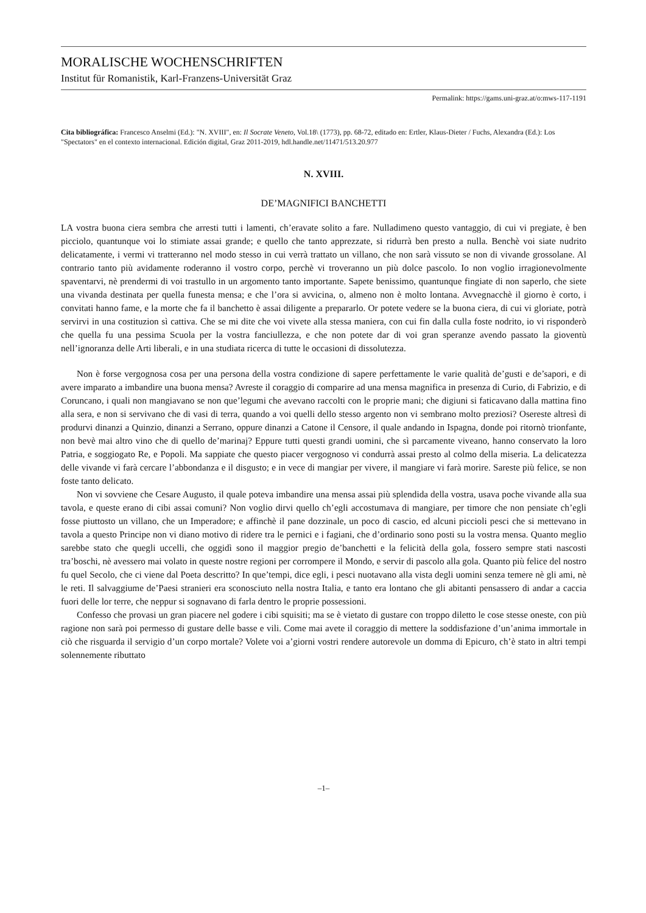MORALISCHE WOCHENSCHRIFTEN
Institut für Romanistik, Karl-Franzens-Universität Graz
Permalink: https://gams.uni-graz.at/o:mws-117-1191
Cita bibliográfica: Francesco Anselmi (Ed.): "N. XVIII", en: Il Socrate Veneto, Vol.18\ (1773), pp. 68-72, editado en: Ertler, Klaus-Dieter / Fuchs, Alexandra (Ed.): Los "Spectators" en el contexto internacional. Edición digital, Graz 2011-2019, hdl.handle.net/11471/513.20.977
N. XVIII.
DE’MAGNIFICI BANCHETTI
LA vostra buona ciera sembra che arresti tutti i lamenti, ch’eravate solito a fare. Nulladimeno questo vantaggio, di cui vi pregiate, è ben picciolo, quantunque voi lo stimiate assai grande; e quello che tanto apprezzate, si ridurrà ben presto a nulla. Benchè voi siate nudrito delicatamente, i vermi vi tratteranno nel modo stesso in cui verrà trattato un villano, che non sarà vissuto se non di vivande grossolane. Al contrario tanto più avidamente roderanno il vostro corpo, perchè vi troveranno un più dolce pascolo. Io non voglio irragionevolmente spaventarvi, nè prendermi di voi trastullo in un argomento tanto importante. Sapete benissimo, quantunque fingiate di non saperlo, che siete una vivanda destinata per quella funesta mensa; e che l’ora si avvicina, o, almeno non è molto lontana. Avvegnacchè il giorno è corto, i convitati hanno fame, e la morte che fa il banchetto è assai diligente a prepararlo. Or potete vedere se la buona ciera, di cui vi gloriate, potrà servirvi in una costituzion sì cattiva. Che se mi dite che voi vivete alla stessa maniera, con cui fin dalla culla foste nodrito, io vi risponderò che quella fu una pessima Scuola per la vostra fanciullezza, e che non potete dar di voi gran speranze avendo passato la gioventù nell’ignoranza delle Arti liberali, e in una studiata ricerca di tutte le occasioni di dissolutezza.
Non è forse vergognosa cosa per una persona della vostra condizione di sapere perfettamente le varie qualità de’gusti e de’sapori, e di avere imparato a imbandire una buona mensa? Avreste il coraggio di comparire ad una mensa magnifica in presenza di Curio, di Fabrizio, e di Coruncano, i quali non mangiavano se non que’legumi che avevano raccolti con le proprie mani; che digiuni si faticavano dalla mattina fino alla sera, e non si servivano che di vasi di terra, quando a voi quelli dello stesso argento non vi sembrano molto preziosi? Osereste altresì di produrvi dinanzi a Quinzio, dinanzi a Serrano, oppure dinanzi a Catone il Censore, il quale andando in Ispagna, donde poi ritornò trionfante, non bevè mai altro vino che di quello de’marinaj? Eppure tutti questi grandi uomini, che sì parcamente viveano, hanno conservato la loro Patria, e soggiogato Re, e Popoli. Ma sappiate che questo piacer vergognoso vi condurrà assai presto al colmo della miseria. La delicatezza delle vivande vi farà cercare l’abbondanza e il disgusto; e in vece di mangiar per vivere, il mangiare vi farà morire. Sareste più felice, se non foste tanto delicato.
Non vi sovviene che Cesare Augusto, il quale poteva imbandire una mensa assai più splendida della vostra, usava poche vivande alla sua tavola, e queste erano di cibi assai comuni? Non voglio dirvi quello ch’egli accostumava di mangiare, per timore che non pensiate ch’egli fosse piuttosto un villano, che un Imperadore; e affinchè il pane dozzinale, un poco di cascio, ed alcuni piccioli pesci che si mettevano in tavola a questo Principe non vi diano motivo di ridere tra le pernici e i fagiani, che d’ordinario sono posti su la vostra mensa. Quanto meglio sarebbe stato che quegli uccelli, che oggidì sono il maggior pregio de’banchetti e la felicità della gola, fossero sempre stati nascosti tra’boschi, nè avessero mai volato in queste nostre regioni per corrompere il Mondo, e servir di pascolo alla gola. Quanto più felice del nostro fu quel Secolo, che ci viene dal Poeta descritto? In que’tempi, dice egli, i pesci nuotavano alla vista degli uomini senza temere nè gli ami, nè le reti. Il salvaggiume de’Paesi stranieri era sconosciuto nella nostra Italia, e tanto era lontano che gli abitanti pensassero di andar a caccia fuori delle lor terre, che neppur si sognavano di farla dentro le proprie possessioni.
Confesso che provasi un gran piacere nel godere i cibi squisiti; ma se è vietato di gustare con troppo diletto le cose stesse oneste, con più ragione non sarà poi permesso di gustare delle basse e vili. Come mai avete il coraggio di mettere la soddisfazione d’un’anima immortale in ciò che risguarda il servigio d’un corpo mortale? Volete voi a’giorni vostri rendere autorevole un domma di Epicuro, ch’è stato in altri tempi solennemente ributtato
–1–